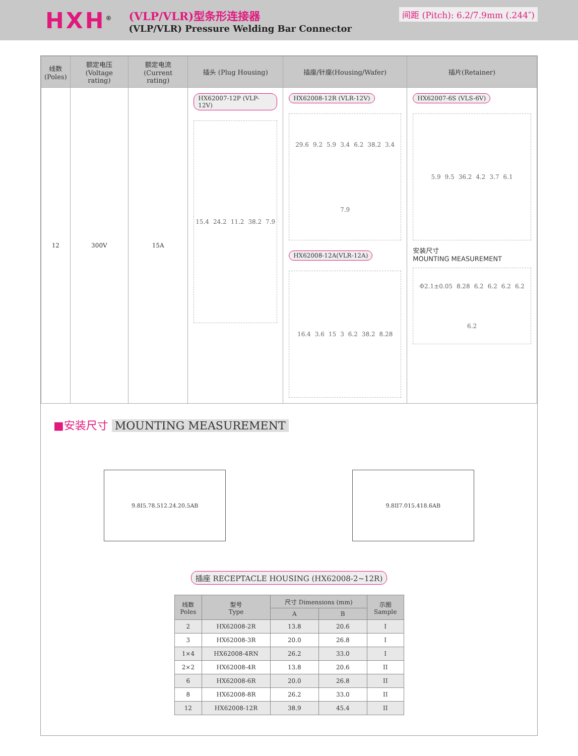HXH<sup>®</sup>
(VLP/VLR)型条形连接器
(VLP/VLR) Pressure Welding Bar Connector
间距 (Pitch): 6.2/7.9mm (.244″)
| 线数 (Poles) | 额定电压 (Voltage rating) | 额定电流 (Current rating) | 插头 (Plug Housing) | 插座/针座(Housing/Wafer) | 插片(Retainer) |
| --- | --- | --- | --- | --- | --- |
| 12 | 300V | 15A | HX62007-12P (VLP-12V) 15.4 24.2 11.2 38.2 7.9 | HX62008-12R (VLR-12V) 29.6 9.2 5.9 3.4 6.2 38.2 3.4 7.9 HX62008-12A(VLR-12A) 16.4 3.6 15 3 6.2 38.2 8.28 | HX62007-6S (VLS-6V) 5.9 9.5 36.2 4.2 3.7 6.1 安装尺寸 MOUNTING MEASUREMENT Φ2.1±0.05 8.28 6.2 6.2 6.2 6.2 6.2 |
■安装尺寸 MOUNTING MEASUREMENT
9.8 I 5.7 8.5 12.2 4.2 0.5 A B 9.8 II 7.0 15.4 18.6 A B
插座 RECEPTACLE HOUSING (HX62008-2~12R)
| 线数 Poles | 型号 Type | 尺寸 Dimensions (mm) | | 示图 Sample |
| --- | --- | --- | --- | --- |
| | | A | B | |
| 2 | HX62008-2R | 13.8 | 20.6 | I |
| 3 | HX62008-3R | 20.0 | 26.8 | I |
| 1×4 | HX62008-4RN | 26.2 | 33.0 | I |
| 2×2 | HX62008-4R | 13.8 | 20.6 | II |
| 6 | HX62008-6R | 20.0 | 26.8 | II |
| 8 | HX62008-8R | 26.2 | 33.0 | II |
| 12 | HX62008-12R | 38.9 | 45.4 | II |